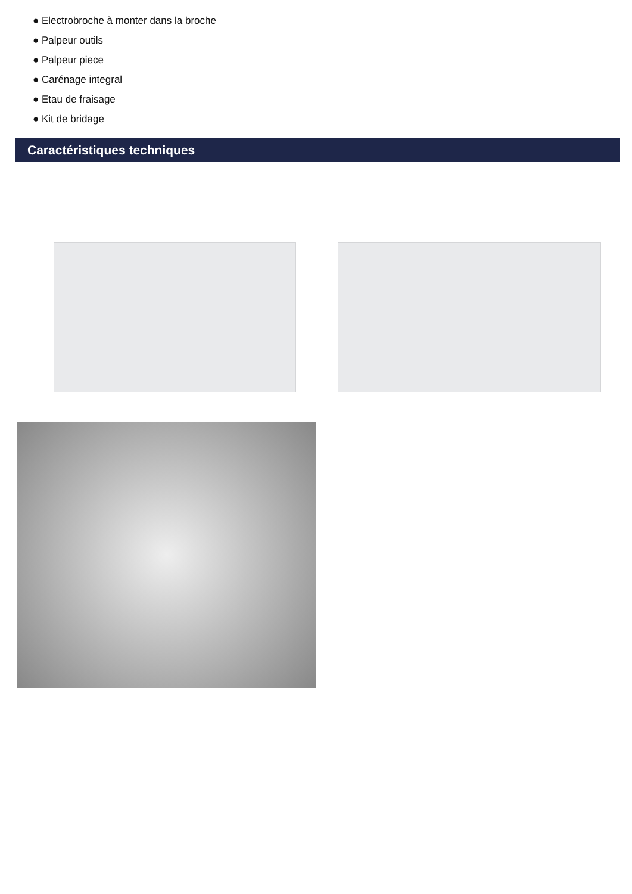● Electrobroche à monter dans la broche
● Palpeur outils
● Palpeur piece
● Carénage integral
● Etau de fraisage
● Kit de bridage
Caractéristiques techniques